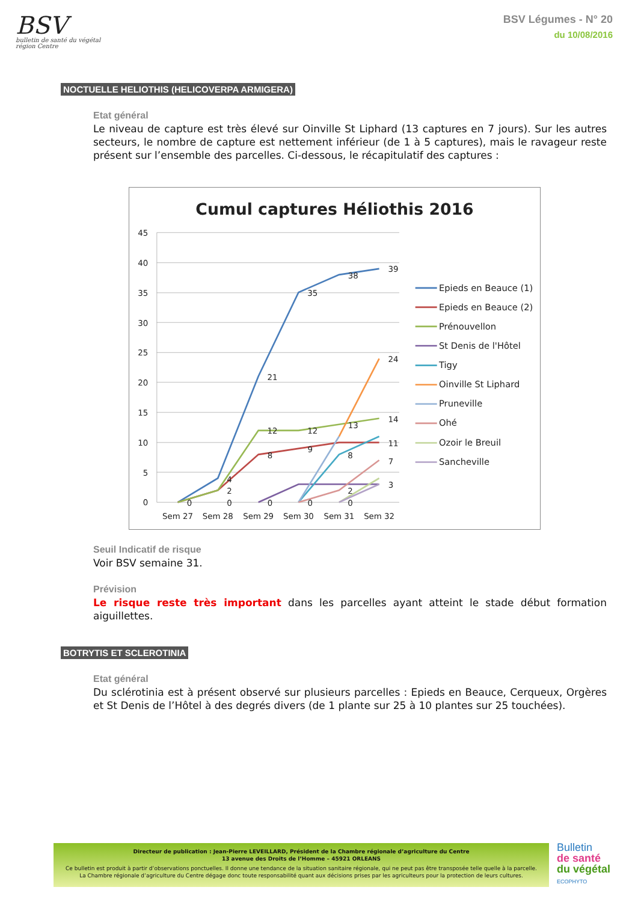BSV
bulletin de santé du végétal
région Centre
BSV Légumes - N° 20
du 10/08/2016
NOCTUELLE HELIOTHIS (HELICOVERPA ARMIGERA)
Etat général
Le niveau de capture est très élevé sur Oinville St Liphard (13 captures en 7 jours). Sur les autres secteurs, le nombre de capture est nettement inférieur (de 1 à 5 captures), mais le ravageur reste présent sur l’ensemble des parcelles. Ci-dessous, le récapitulatif des captures :
Cumul captures Héliothis 2016
45
40
35
30
25
20
15
10
5
0
Sem 27
Sem 28
Sem 29
Sem 30
Sem 31
Sem 32
39
38
35
21
24
14
13
12
12
11
8
9
8
7
4
2
3
2
0
0
0
0
0
Epieds en Beauce (1)
Epieds en Beauce (2)
Prénouvellon
St Denis de l'Hôtel
Tigy
Oinville St Liphard
Pruneville
Ohé
Ozoir le Breuil
Sancheville
Seuil Indicatif de risque
Voir BSV semaine 31.
Prévision
Le risque reste très important dans les parcelles ayant atteint le stade début formation aiguillettes.
BOTRYTIS ET SCLEROTINIA
Etat général
Du sclérotinia est à présent observé sur plusieurs parcelles : Epieds en Beauce, Cerqueux, Orgères et St Denis de l’Hôtel à des degrés divers (de 1 plante sur 25 à 10 plantes sur 25 touchées).
Directeur de publication : Jean-Pierre LEVEILLARD, Président de la Chambre régionale d’agriculture du Centre
13 avenue des Droits de l’Homme – 45921 ORLEANS
Ce bulletin est produit à partir d’observations ponctuelles. Il donne une tendance de la situation sanitaire régionale, qui ne peut pas être transposée telle quelle à la parcelle.
La Chambre régionale d’agriculture du Centre dégage donc toute responsabilité quant aux décisions prises par les agriculteurs pour la protection de leurs cultures.
Bulletin
de santé
du végétal
ECOPHYTO